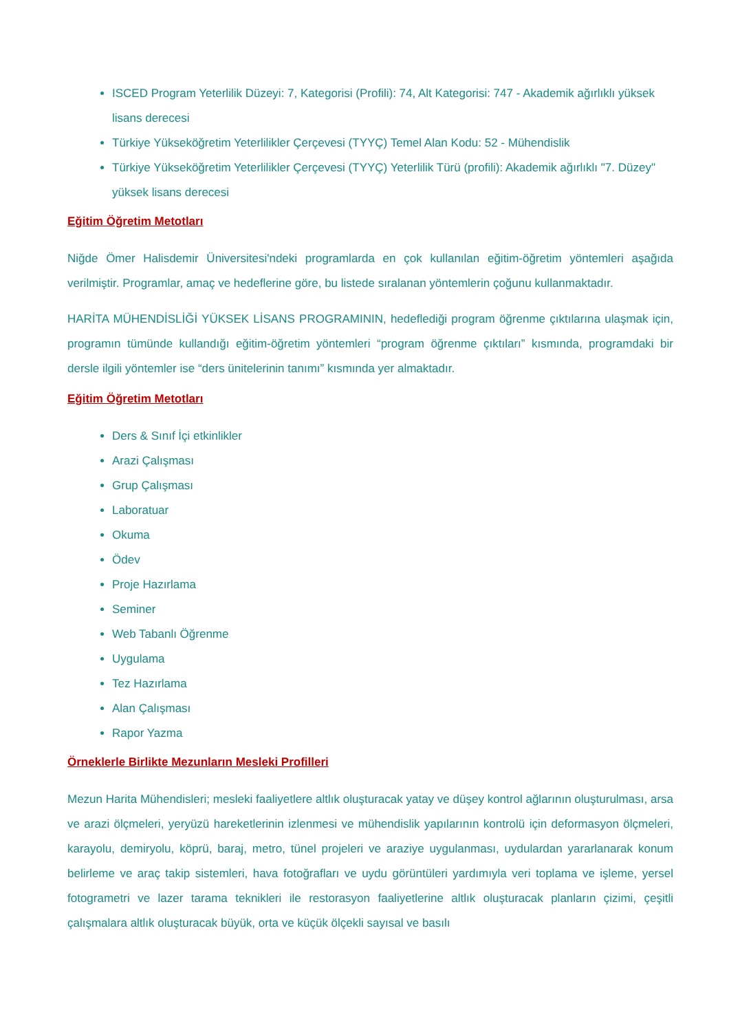ISCED Program Yeterlilik Düzeyi: 7, Kategorisi (Profili): 74, Alt Kategorisi: 747 - Akademik ağırlıklı yüksek lisans derecesi
Türkiye Yükseköğretim Yeterlilikler Çerçevesi (TYYÇ) Temel Alan Kodu: 52 - Mühendislik
Türkiye Yükseköğretim Yeterlilikler Çerçevesi (TYYÇ) Yeterlilik Türü (profili): Akademik ağırlıklı "7. Düzey" yüksek lisans derecesi
Eğitim Öğretim Metotları
Niğde Ömer Halisdemir Üniversitesi'ndeki programlarda en çok kullanılan eğitim-öğretim yöntemleri aşağıda verilmiştir. Programlar, amaç ve hedeflerine göre, bu listede sıralanan yöntemlerin çoğunu kullanmaktadır.
HARİTA MÜHENDİSLİĞİ YÜKSEK LİSANS PROGRAMININ, hedeflediği program öğrenme çıktılarına ulaşmak için, programın tümünde kullandığı eğitim-öğretim yöntemleri “program öğrenme çıktıları” kısmında, programdaki bir dersle ilgili yöntemler ise “ders ünitelerinin tanımı” kısmında yer almaktadır.
Eğitim Öğretim Metotları
Ders & Sınıf İçi etkinlikler
Arazi Çalışması
Grup Çalışması
Laboratuar
Okuma
Ödev
Proje Hazırlama
Seminer
Web Tabanlı Öğrenme
Uygulama
Tez Hazırlama
Alan Çalışması
Rapor Yazma
Örneklerle Birlikte Mezunların Mesleki Profilleri
Mezun Harita Mühendisleri; mesleki faaliyetlere altlık oluşturacak yatay ve düşey kontrol ağlarının oluşturulması, arsa ve arazi ölçmeleri, yeryüzü hareketlerinin izlenmesi ve mühendislik yapılarının kontrolü için deformasyon ölçmeleri, karayolu, demiryolu, köprü, baraj, metro, tünel projeleri ve araziye uygulanması, uydulardan yararlanarak konum belirleme ve araç takip sistemleri, hava fotoğrafları ve uydu görüntüleri yardımıyla veri toplama ve işleme, yersel fotogrametri ve lazer tarama teknikleri ile restorasyon faaliyetlerine altlık oluşturacak planların çizimi, çeşitli çalışmalara altlık oluşturacak büyük, orta ve küçük ölçekli sayısal ve basılı